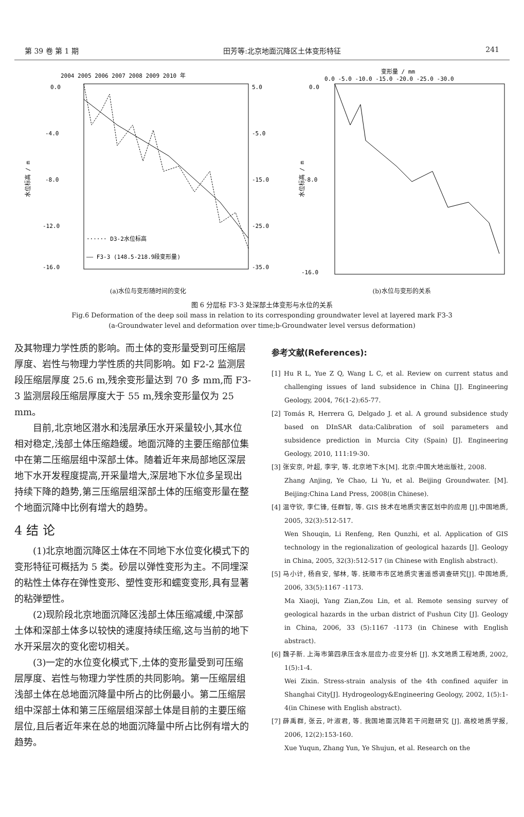第 39 卷 第 1 期 田芳等:北京地面沉降区土体变形特征 241
2004 2005 2006 2007 2008 2009 2010 年
0.0
-4.0
-8.0
-12.0
-16.0
5.0
-5.0
-15.0
-25.0
-35.0
水位标高 / m
······ D3-2水位标高
—— F3-3 (148.5-218.9段变形量)
(a)水位与变形随时间的变化
变形量 / mm
0.0 -5.0 -10.0 -15.0 -20.0 -25.0 -30.0
0.0
-8.0
-16.0
水位标高 / m
(b)水位与变形的关系
图 6 分层标 F3-3 处深部土体变形与水位的关系
Fig.6 Deformation of the deep soil mass in relation to its corresponding groundwater level at layered mark F3-3
(a-Groundwater level and deformation over time;b-Groundwater level versus deformation)
及其物理力学性质的影响。而土体的变形量受到可压缩层厚度、岩性与物理力学性质的共同影响。如 F2-2 监测层段压缩层厚度 25.6 m,残余变形量达到 70 多 mm,而 F3-3 监测层段压缩层厚度大于 55 m,残余变形量仅为 25 mm。
目前,北京地区潜水和浅层承压水开采量较小,其水位相对稳定,浅部土体压缩趋缓。地面沉降的主要压缩部位集中在第二压缩层组中深部土体。随着近年来局部地区深层地下水开发程度提高,开采量增大,深层地下水位多呈现出持续下降的趋势,第三压缩层组深部土体的压缩变形量在整个地面沉降中比例有增大的趋势。
4 结 论
(1)北京地面沉降区土体在不同地下水位变化模式下的变形特征可概括为 5 类。砂层以弹性变形为主。不同埋深的粘性土体存在弹性变形、塑性变形和蠕变变形,具有显著的粘弹塑性。
(2)现阶段北京地面沉降区浅部土体压缩减缓,中深部土体和深部土体多以较快的速度持续压缩,这与当前的地下水开采层次的变化密切相关。
(3)一定的水位变化模式下,土体的变形量受到可压缩层厚度、岩性与物理力学性质的共同影响。第一压缩层组浅部土体在总地面沉降量中所占的比例最小。第二压缩层组中深部土体和第三压缩层组深部土体是目前的主要压缩层位,且后者近年来在总的地面沉降量中所占比例有增大的趋势。
参考文献(References):
[1] Hu R L, Yue Z Q, Wang L C, et al. Review on current status and challenging issues of land subsidence in China [J]. Engineering Geology, 2004, 76(1-2):65-77.
[2] Tomás R, Herrera G, Delgado J. et al. A ground subsidence study based on DInSAR data:Calibration of soil parameters and subsidence prediction in Murcia City (Spain) [J]. Engineering Geology, 2010, 111:19-30.
[3] 张安京, 叶超, 李宇, 等. 北京地下水[M]. 北京:中国大地出版社, 2008.
Zhang Anjing, Ye Chao, Li Yu, et al. Beijing Groundwater. [M]. Beijing:China Land Press, 2008(in Chinese).
[4] 温守钦, 李仁锋, 任群智, 等. GIS 技术在地质灾害区划中的应用 [J].中国地质, 2005, 32(3):512-517.
Wen Shouqin, Li Renfeng, Ren Qunzhi, et al. Application of GIS technology in the regionalization of geological hazards [J]. Geology in China, 2005, 32(3):512-517 (in Chinese with English abstract).
[5] 马小计, 杨自安, 邹林, 等. 抚顺市市区地质灾害遥感调查研究[J]. 中国地质, 2006, 33(5):1167 -1173.
Ma Xiaoji, Yang Zian,Zou Lin, et al. Remote sensing survey of geological hazards in the urban district of Fushun City [J]. Geology in China, 2006, 33 (5):1167 -1173 (in Chinese with English abstract).
[6] 魏子新. 上海市第四承压含水层应力-应变分析 [J]. 水文地质工程地质, 2002, 1(5):1-4.
Wei Zixin. Stress-strain analysis of the 4th confined aquifer in Shanghai City[J]. Hydrogeology&Engineering Geology, 2002, 1(5):1-4(in Chinese with English abstract).
[7] 薛禹群, 张云, 叶淑君, 等. 我国地面沉降若干问题研究 [J]. 高校地质学报, 2006, 12(2):153-160.
Xue Yuqun, Zhang Yun, Ye Shujun, et al. Research on the